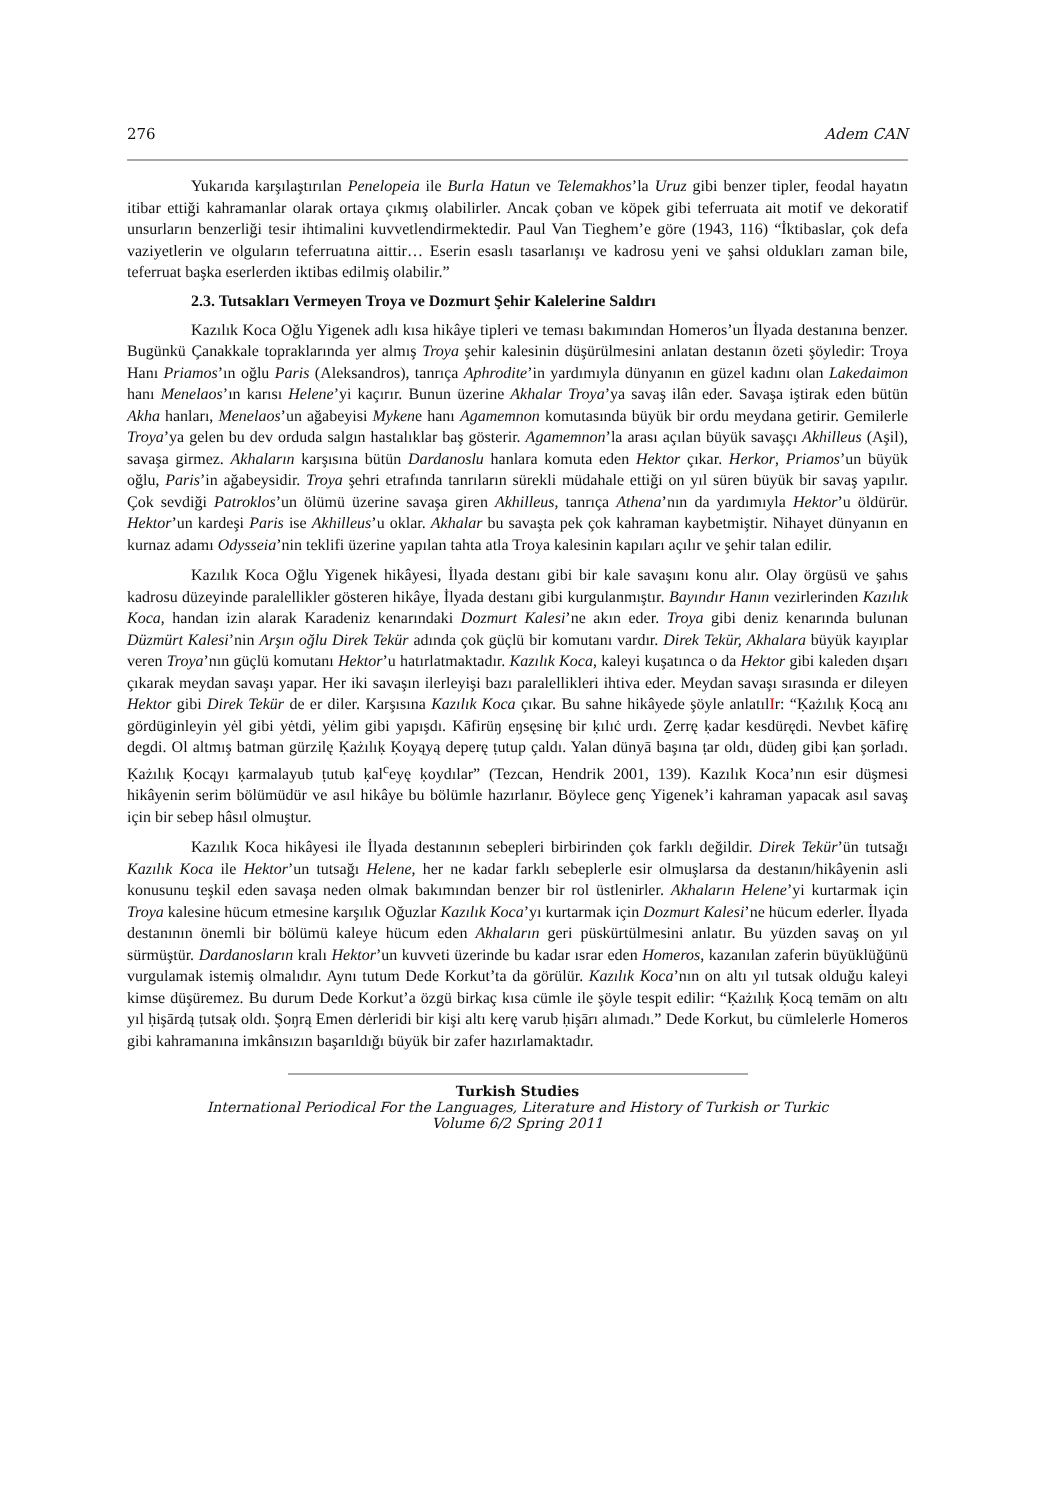276 Adem CAN
Yukarıda karşılaştırılan Penelopeia ile Burla Hatun ve Telemakhos’la Uruz gibi benzer tipler, feodal hayatın itibar ettiği kahramanlar olarak ortaya çıkmış olabilirler. Ancak çoban ve köpek gibi teferruata ait motif ve dekoratif unsurların benzerliği tesir ihtimalini kuvvetlendirmektedir. Paul Van Tieghem’e göre (1943, 116) “İktibaslar, çok defa vaziyetlerin ve olguların teferruatına aittir… Eserin esaslı tasarlanışı ve kadrosu yeni ve şahsi oldukları zaman bile, teferruat başka eserlerden iktibas edilmiş olabilir.”
2.3. Tutsakları Vermeyen Troya ve Dozmurt Şehir Kalelerine Saldırı
Kazılık Koca Oğlu Yigenek adlı kısa hikâye tipleri ve teması bakımından Homeros’un İlyada destanına benzer. Bugünkü Çanakkale topraklarında yer almış Troya şehir kalesinin düşürülmesini anlatan destanın özeti şöyledir: Troya Hanı Priamos’ın oğlu Paris (Aleksandros), tanrıça Aphrodite’in yardımıyla dünyanın en güzel kadını olan Lakedaimon hanı Menelaos’ın karısı Helene’yi kaçırır. Bunun üzerine Akhalar Troya’ya savaş ilân eder. Savaşa iştirak eden bütün Akha hanları, Menelaos’un ağabeyisi Mykene hanı Agamemnon komutasında büyük bir ordu meydana getirir. Gemilerle Troya’ya gelen bu dev orduda salgın hastalıklar baş gösterir. Agamemnon’la arası açılan büyük savaşçı Akhilleus (Aşil), savaşa girmez. Akhaların karşısına bütün Dardanoslu hanlara komuta eden Hektor çıkar. Herkor, Priamos’un büyük oğlu, Paris’in ağabeysidir. Troya şehri etrafında tanrıların sürekli müdahale ettiği on yıl süren büyük bir savaş yapılır. Çok sevdiği Patroklos’un ölümü üzerine savaşa giren Akhilleus, tanrıça Athena’nın da yardımıyla Hektor’u öldürür. Hektor’un kardeşi Paris ise Akhilleus’u oklar. Akhalar bu savaşta pek çok kahraman kaybetmiştir. Nihayet dünyanın en kurnaz adamı Odysseia’nin teklifi üzerine yapılan tahta atla Troya kalesinin kapıları açılır ve şehir talan edilir.
Kazılık Koca Oğlu Yigenek hikâyesi, İlyada destanı gibi bir kale savaşını konu alır. Olay örgüsü ve şahıs kadrosu düzeyinde paralellikler gösteren hikâye, İlyada destanı gibi kurgulanmıştır. Bayındır Hanın vezirlerinden Kazılık Koca, handan izin alarak Karadeniz kenarındaki Dozmurt Kalesi’ne akın eder. Troya gibi deniz kenarında bulunan Düzmürt Kalesi’nin Arşın oğlu Direk Tekür adında çok güçlü bir komutanı vardır. Direk Tekür, Akhalara büyük kayıplar veren Troya’nın güçlü komutanı Hektor’u hatırlatmaktadır. Kazılık Koca, kaleyi kuşatınca o da Hektor gibi kaleden dışarı çıkarak meydan savaşı yapar. Her iki savaşın ilerleyişi bazı paralellikleri ihtiva eder. Meydan savaşı sırasında er dileyen Hektor gibi Direk Tekür de er diler. Karşısına Kazılık Koca çıkar. Bu sahne hikâyede şöyle anlatılIr: “Ḳażılıḳ Ḳocą anı gördüginleyin yėl gibi yėtdi, yėlim gibi yapışdı. Kāfirüŋ eŋsęsinę bir ḳılıċ urdı. Ẕerrę ḳadar kesdürędi. Nevbet kāfirę degdi. Ol altmış batman gürzilę Ḳażılıḳ Ḳoyąyą deperę ṭutup çaldı. Yalan dünyā başına ṭar oldı, düdeŋ gibi ḳan şorladı. Ḳażılıḳ Ḳocąyı ḳarmalayub ṭutub ḳal<sup>c</sup>eyę ḳoydılar” (Tezcan, Hendrik 2001, 139). Kazılık Koca’nın esir düşmesi hikâyenin serim bölümüdür ve asıl hikâye bu bölümle hazırlanır. Böylece genç Yigenek’i kahraman yapacak asıl savaş için bir sebep hâsıl olmuştur.
Kazılık Koca hikâyesi ile İlyada destanının sebepleri birbirinden çok farklı değildir. Direk Tekür’ün tutsağı Kazılık Koca ile Hektor’un tutsağı Helene, her ne kadar farklı sebeplerle esir olmuşlarsa da destanın/hikâyenin asli konusunu teşkil eden savaşa neden olmak bakımından benzer bir rol üstlenirler. Akhaların Helene’yi kurtarmak için Troya kalesine hücum etmesine karşılık Oğuzlar Kazılık Koca’yı kurtarmak için Dozmurt Kalesi’ne hücum ederler. İlyada destanının önemli bir bölümü kaleye hücum eden Akhaların geri püskürtülmesini anlatır. Bu yüzden savaş on yıl sürmüştür. Dardanosların kralı Hektor’un kuvveti üzerinde bu kadar ısrar eden Homeros, kazanılan zaferin büyüklüğünü vurgulamak istemiş olmalıdır. Aynı tutum Dede Korkut’ta da görülür. Kazılık Koca’nın on altı yıl tutsak olduğu kaleyi kimse düşüremez. Bu durum Dede Korkut’a özgü birkaç kısa cümle ile şöyle tespit edilir: “Ḳażılıḳ Ḳocą temām on altı yıl ḥişārdą ṭutsaḳ oldı. Şoŋrą Emen dėrleridi bir kişi altı kerę varub ḥişārı alımadı.” Dede Korkut, bu cümlelerle Homeros gibi kahramanına imkânsızın başarıldığı büyük bir zafer hazırlamaktadır.
Turkish Studies
International Periodical For the Languages, Literature and History of Turkish or Turkic
Volume 6/2 Spring 2011